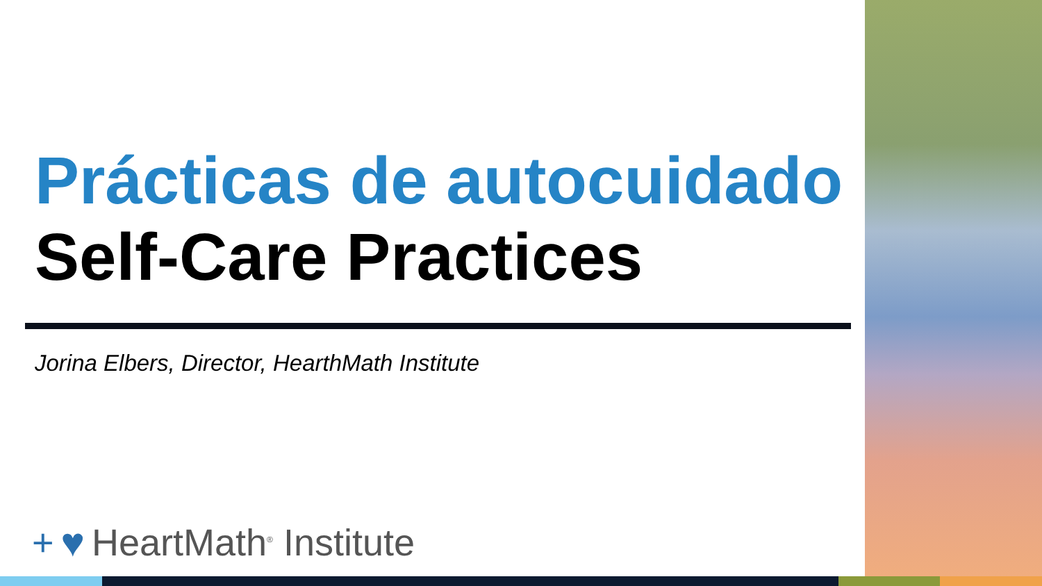Prácticas de autocuidado
Self-Care Practices
Jorina Elbers, Director, HearthMath Institute
+ ♥ HeartMath<sup>®</sup> Institute